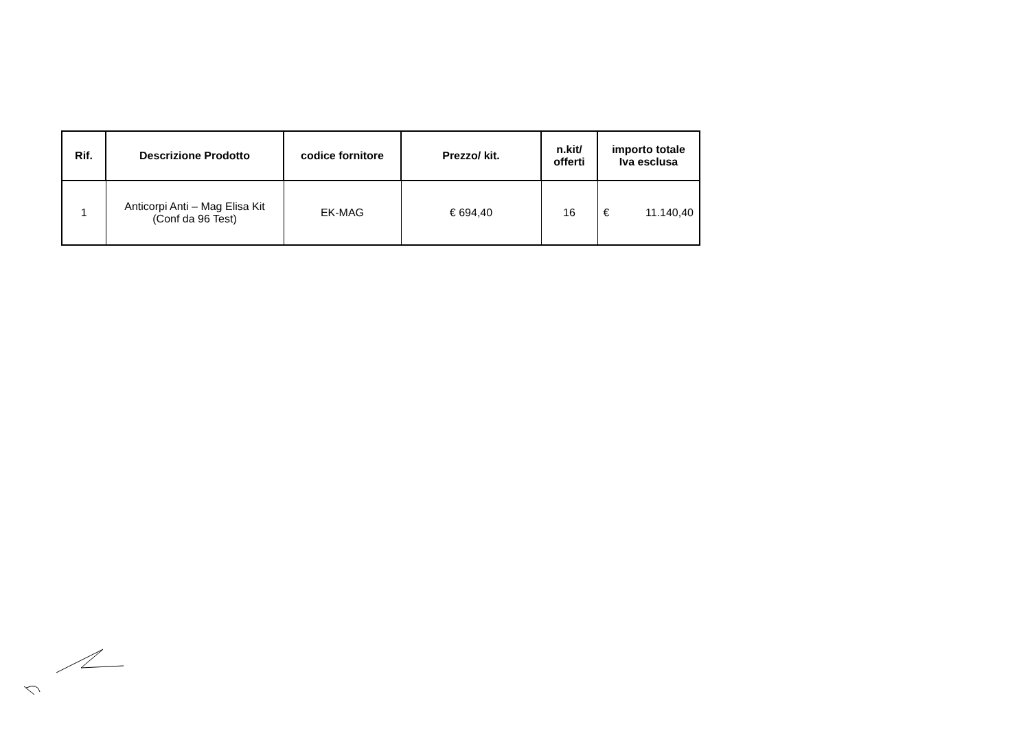| Rif. | Descrizione Prodotto | codice fornitore | Prezzo/ kit. | n.kit/ offerti | importo totale Iva esclusa |
| --- | --- | --- | --- | --- | --- |
| 1 | Anticorpi Anti – Mag Elisa Kit (Conf da 96 Test) | EK-MAG | € 694,40 | 16 | € 11.140,40 |